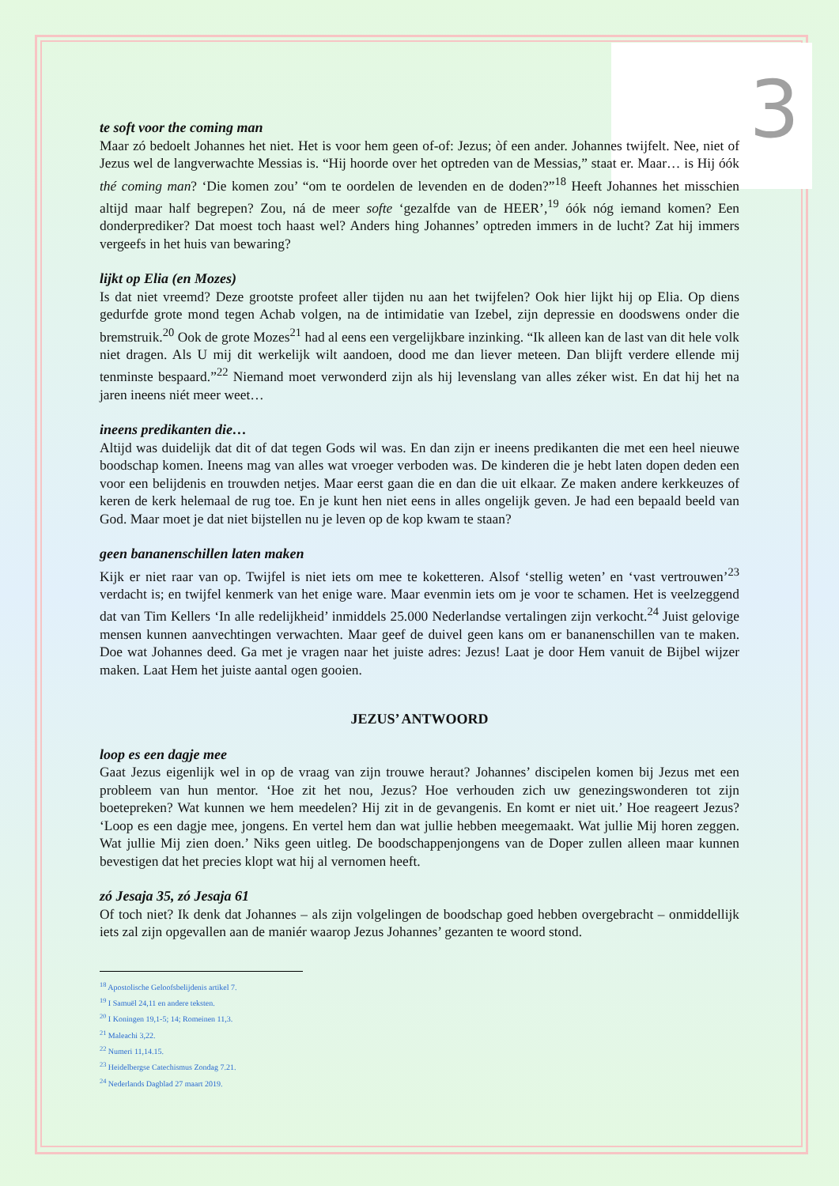3
te soft voor the coming man
Maar zó bedoelt Johannes het niet. Het is voor hem geen of-of: Jezus; òf een ander. Johannes twijfelt. Nee, niet of Jezus wel de langverwachte Messias is. “Hij hoorde over het optreden van de Messias,” staat er. Maar… is Hij óók thé coming man? ‘Die komen zou’ “om te oordelen de levenden en de doden?”<sup>18</sup> Heeft Johannes het misschien altijd maar half begrepen? Zou, ná de meer softe ‘gezalfde van de HEER’,<sup>19</sup> óók nóg iemand komen? Een donderprediker? Dat moest toch haast wel? Anders hing Johannes’ optreden immers in de lucht? Zat hij immers vergeefs in het huis van bewaring?
lijkt op Elia (en Mozes)
Is dat niet vreemd? Deze grootste profeet aller tijden nu aan het twijfelen? Ook hier lijkt hij op Elia. Op diens gedurfde grote mond tegen Achab volgen, na de intimidatie van Izebel, zijn depressie en doodswens onder die bremstruik.<sup>20</sup> Ook de grote Mozes<sup>21</sup> had al eens een vergelijkbare inzinking. “Ik alleen kan de last van dit hele volk niet dragen. Als U mij dit werkelijk wilt aandoen, dood me dan liever meteen. Dan blijft verdere ellende mij tenminste bespaard.”<sup>22</sup> Niemand moet verwonderd zijn als hij levenslang van alles zéker wist. En dat hij het na jaren ineens niét meer weet…
ineens predikanten die…
Altijd was duidelijk dat dit of dat tegen Gods wil was. En dan zijn er ineens predikanten die met een heel nieuwe boodschap komen. Ineens mag van alles wat vroeger verboden was. De kinderen die je hebt laten dopen deden een voor een belijdenis en trouwden netjes. Maar eerst gaan die en dan die uit elkaar. Ze maken andere kerkkeuzes of keren de kerk helemaal de rug toe. En je kunt hen niet eens in alles ongelijk geven. Je had een bepaald beeld van God. Maar moet je dat niet bijstellen nu je leven op de kop kwam te staan?
geen bananenschillen laten maken
Kijk er niet raar van op. Twijfel is niet iets om mee te koketteren. Alsof ‘stellig weten’ en ‘vast vertrouwen’<sup>23</sup> verdacht is; en twijfel kenmerk van het enige ware. Maar evenmin iets om je voor te schamen. Het is veelzeggend dat van Tim Kellers ‘In alle redelijkheid’ inmiddels 25.000 Nederlandse vertalingen zijn verkocht.<sup>24</sup> Juist gelovige mensen kunnen aanvechtingen verwachten. Maar geef de duivel geen kans om er bananenschillen van te maken. Doe wat Johannes deed. Ga met je vragen naar het juiste adres: Jezus! Laat je door Hem vanuit de Bijbel wijzer maken. Laat Hem het juiste aantal ogen gooien.
JEZUS’ ANTWOORD
loop es een dagje mee
Gaat Jezus eigenlijk wel in op de vraag van zijn trouwe heraut? Johannes’ discipelen komen bij Jezus met een probleem van hun mentor. ‘Hoe zit het nou, Jezus? Hoe verhouden zich uw genezingswonderen tot zijn boetepreken? Wat kunnen we hem meedelen? Hij zit in de gevangenis. En komt er niet uit.’ Hoe reageert Jezus? ‘Loop es een dagje mee, jongens. En vertel hem dan wat jullie hebben meegemaakt. Wat jullie Mij horen zeggen. Wat jullie Mij zien doen.’ Niks geen uitleg. De boodschappenjongens van de Doper zullen alleen maar kunnen bevestigen dat het precies klopt wat hij al vernomen heeft.
zó Jesaja 35, zó Jesaja 61
Of toch niet? Ik denk dat Johannes – als zijn volgelingen de boodschap goed hebben overgebracht – onmiddellijk iets zal zijn opgevallen aan de maniér waarop Jezus Johannes’ gezanten te woord stond.
<sup>18</sup> Apostolische Geloofsbelijdenis artikel 7.
<sup>19</sup> I Samuël 24,11 en andere teksten.
<sup>20</sup> I Koningen 19,1-5; 14; Romeinen 11,3.
<sup>21</sup> Maleachi 3,22.
<sup>22</sup> Numeri 11,14.15.
<sup>23</sup> Heidelbergse Catechismus Zondag 7.21.
<sup>24</sup> Nederlands Dagblad 27 maart 2019.